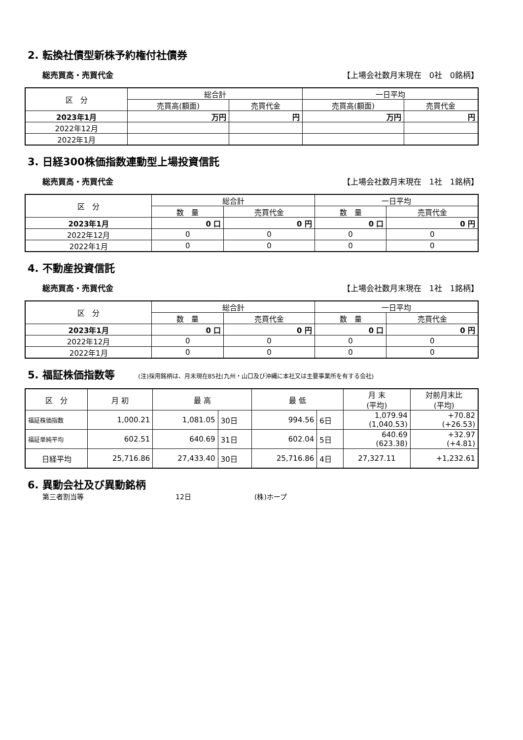2. 転換社債型新株予約権付社債券
総売買高・売買代金 【上場会社数月末現在　0社　0銘柄】
| 区 分 | 総合計 | | 一日平均 | |
| --- | --- | --- | --- | --- |
| | 売買高(額面) | 売買代金 | 売買高(額面) | 売買代金 |
| 2023年1月 | 万円 | 円 | 万円 | 円 |
| 2022年12月 | | | | |
| 2022年1月 | | | | |
3. 日経300株価指数連動型上場投資信託
総売買高・売買代金 【上場会社数月末現在　1社　1銘柄】
| 区 分 | 総合計 | | 一日平均 | |
| --- | --- | --- | --- | --- |
| | 数 量 | 売買代金 | 数 量 | 売買代金 |
| 2023年1月 | 0 口 | 0 円 | 0 口 | 0 円 |
| 2022年12月 | 0 | 0 | 0 | 0 |
| 2022年1月 | 0 | 0 | 0 | 0 |
4. 不動産投資信託
総売買高・売買代金 【上場会社数月末現在　1社　1銘柄】
| 区 分 | 総合計 | | 一日平均 | |
| --- | --- | --- | --- | --- |
| | 数 量 | 売買代金 | 数 量 | 売買代金 |
| 2023年1月 | 0 口 | 0 円 | 0 口 | 0 円 |
| 2022年12月 | 0 | 0 | 0 | 0 |
| 2022年1月 | 0 | 0 | 0 | 0 |
5. 福証株価指数等 (注)採用銘柄は、月末現在85社(九州・山口及び沖縄に本社又は主要事業所を有する会社)
| 区 分 | 月 初 | 最 高 | | 最 低 | | 月 末 (平均) | 対前月末比 (平均) |
| --- | --- | --- | --- | --- | --- | --- | --- |
| 福証株価指数 | 1,000.21 | 1,081.05 | 30日 | 994.56 | 6日 | 1,079.94 (1,040.53) | +70.82 (+26.53) |
| 福証単純平均 | 602.51 | 640.69 | 31日 | 602.04 | 5日 | 640.69 (623.38) | +32.97 (+4.81) |
| 日経平均 | 25,716.86 | 27,433.40 | 30日 | 25,716.86 | 4日 | 27,327.11 | +1,232.61 |
6. 異動会社及び異動銘柄
第三者割当等 12日 (株)ホープ